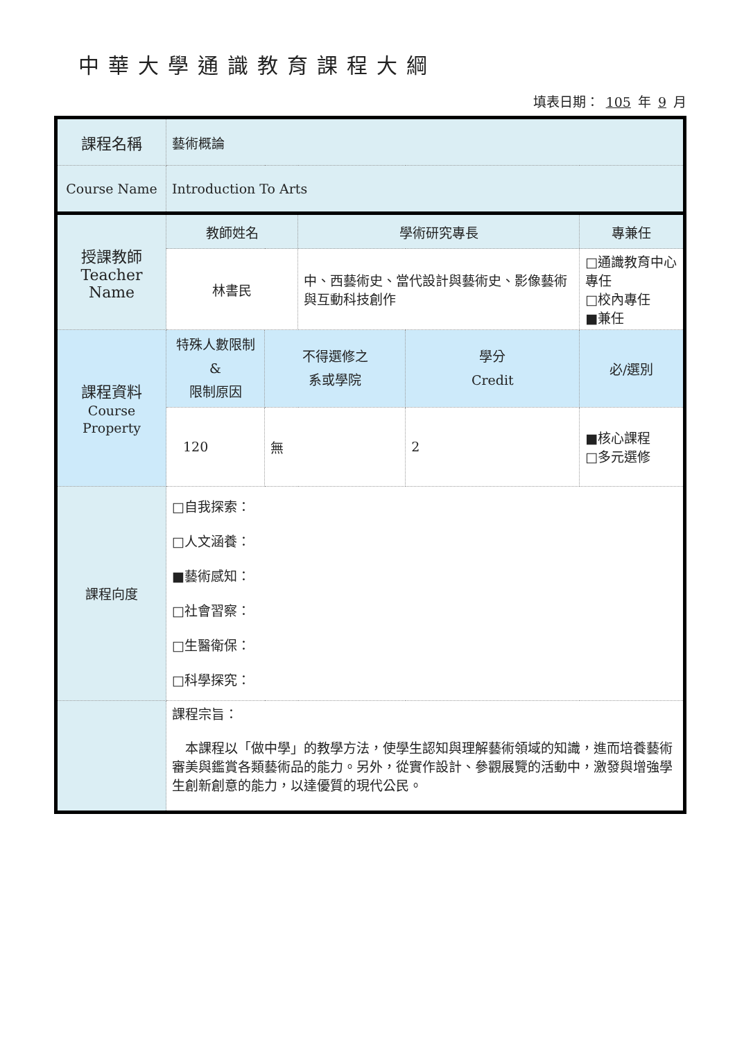中華大學通識教育課程大綱
填表日期： 105 年 9 月
| 課程名稱 | 藝術概論 | | | | |
| Course Name | Introduction To Arts | | | | |
| 授課教師 Teacher Name | 教師姓名 | | 學術研究專長 | | 專兼任 |
| | 林書民 | | 中、西藝術史、當代設計與藝術史、影像藝術與互動科技創作 | | □通識教育中心專任 □校內專任 ■兼任 |
| 課程資料 Course Property | 特殊人數限制& 限制原因 | 不得選修之 系或學院 | | 學分 Credit | 必/選別 |
| | 120 | 無 | | 2 | ■核心課程 □多元選修 |
| 課程向度 | □自我探索： □人文涵養： ■藝術感知： □社會習察： □生醫衛保： □科學探究： | | | | |
| | 課程宗旨： 本課程以「做中學」的教學方法，使學生認知與理解藝術領域的知識，進而培養藝術審美與鑑賞各類藝術品的能力。另外，從實作設計、參觀展覽的活動中，激發與增強學生創新創意的能力，以達優質的現代公民。 | | | | |